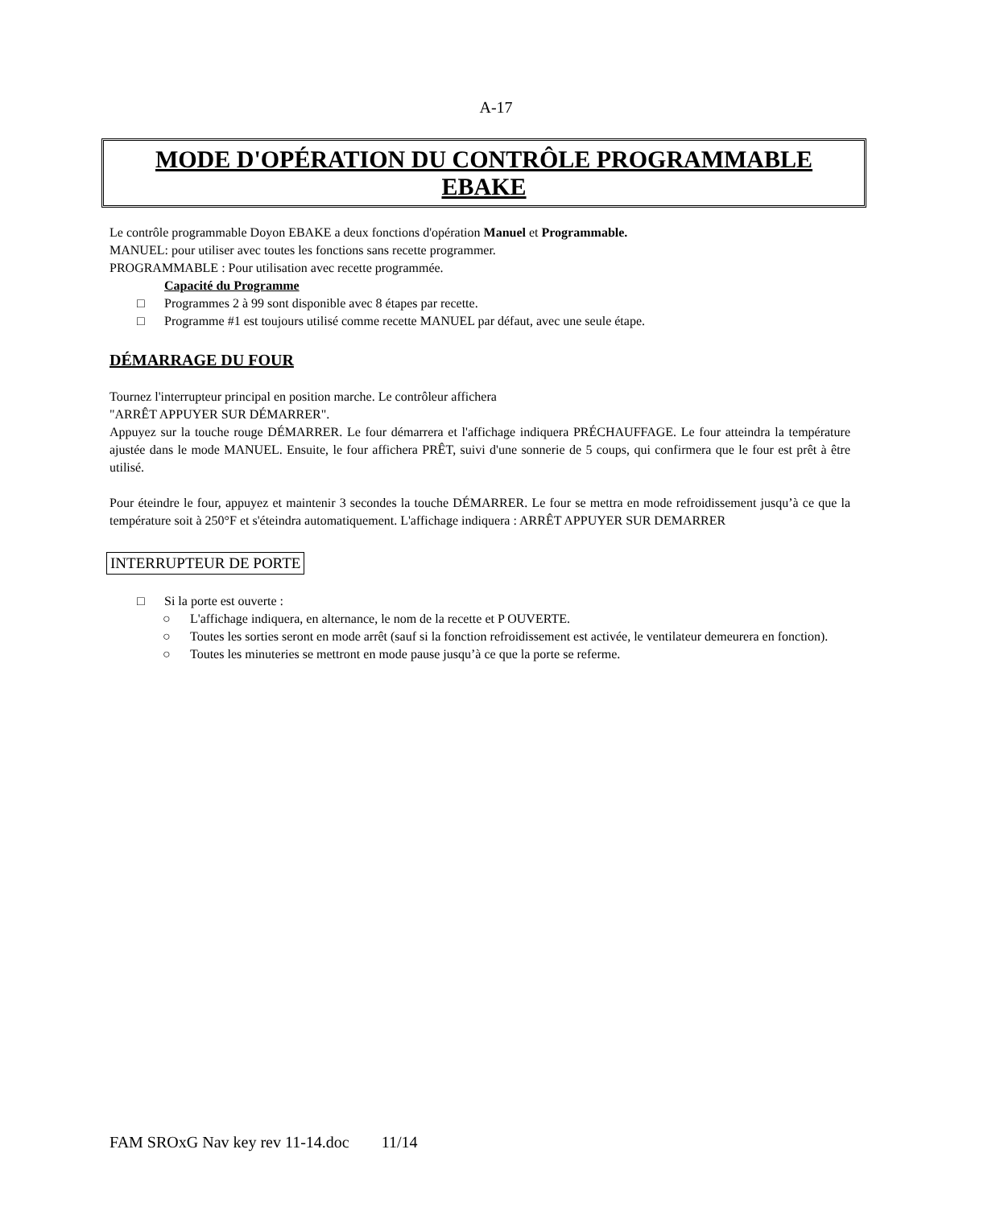A-17
MODE D'OPÉRATION DU CONTRÔLE PROGRAMMABLE
EBAKE
Le contrôle programmable Doyon EBAKE a deux fonctions d'opération Manuel et Programmable.
MANUEL: pour utiliser avec toutes les fonctions sans recette programmer.
PROGRAMMABLE : Pour utilisation avec recette programmée.
Capacité du Programme
□ Programmes 2 à 99 sont disponible avec 8 étapes par recette.
□ Programme #1 est toujours utilisé comme recette MANUEL par défaut, avec une seule étape.
DÉMARRAGE DU FOUR
Tournez l'interrupteur principal en position marche. Le contrôleur affichera
"ARRÊT APPUYER SUR DÉMARRER".
Appuyez sur la touche rouge DÉMARRER. Le four démarrera et l'affichage indiquera PRÉCHAUFFAGE. Le four atteindra la température ajustée dans le mode MANUEL. Ensuite, le four affichera PRÊT, suivi d'une sonnerie de 5 coups, qui confirmera que le four est prêt à être utilisé.
Pour éteindre le four, appuyez et maintenir 3 secondes la touche DÉMARRER. Le four se mettra en mode refroidissement jusqu’à ce que la température soit à 250°F et s'éteindra automatiquement. L'affichage indiquera : ARRÊT APPUYER SUR DEMARRER
INTERRUPTEUR DE PORTE
□ Si la porte est ouverte :
○ L'affichage indiquera, en alternance, le nom de la recette et P OUVERTE.
○ Toutes les sorties seront en mode arrêt (sauf si la fonction refroidissement est activée, le ventilateur demeurera en fonction).
○ Toutes les minuteries se mettront en mode pause jusqu’à ce que la porte se referme.
FAM SROxG Nav key rev 11-14.doc 11/14